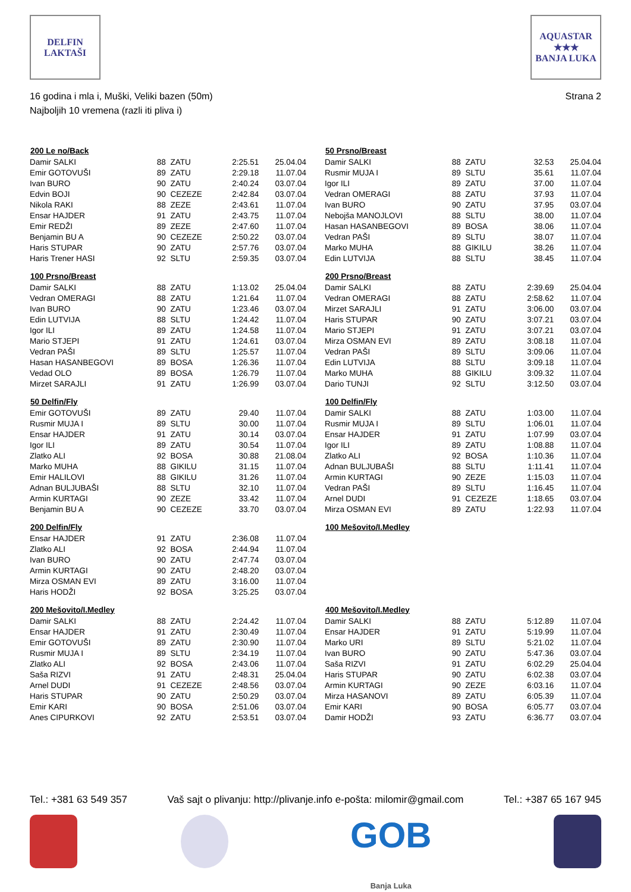DELFIN
LAKTAŠI
AQUASTAR
★★★
BANJA LUKA
16 godina i mla i, Muški, Veliki bazen (50m)
Najboljih 10 vremena (razli iti pliva i)
Strana 2
| 200 Le no/Back | | | | |
| --- | --- | --- | --- | --- |
| Damir SALKI | 88 | ZATU | 2:25.51 | 25.04.04 |
| Emir GOTOVUŠI | 89 | ZATU | 2:29.18 | 11.07.04 |
| Ivan BURO | 90 | ZATU | 2:40.24 | 03.07.04 |
| Edvin BOJI | 90 | CEZEZE | 2:42.84 | 03.07.04 |
| Nikola RAKI | 88 | ZEZE | 2:43.61 | 11.07.04 |
| Ensar HAJDER | 91 | ZATU | 2:43.75 | 11.07.04 |
| Emir REDŽI | 89 | ZEZE | 2:47.60 | 11.07.04 |
| Benjamin BU A | 90 | CEZEZE | 2:50.22 | 03.07.04 |
| Haris STUPAR | 90 | ZATU | 2:57.76 | 03.07.04 |
| Haris Trener HASI | 92 | SLTU | 2:59.35 | 03.07.04 |
| 100 Prsno/Breast | | | | |
| Damir SALKI | 88 | ZATU | 1:13.02 | 25.04.04 |
| Vedran OMERAGI | 88 | ZATU | 1:21.64 | 11.07.04 |
| Ivan BURO | 90 | ZATU | 1:23.46 | 03.07.04 |
| Edin LUTVIJA | 88 | SLTU | 1:24.42 | 11.07.04 |
| Igor ILI | 89 | ZATU | 1:24.58 | 11.07.04 |
| Mario STJEPI | 91 | ZATU | 1:24.61 | 03.07.04 |
| Vedran PAŠI | 89 | SLTU | 1:25.57 | 11.07.04 |
| Hasan HASANBEGOVI | 89 | BOSA | 1:26.36 | 11.07.04 |
| Vedad OLO | 89 | BOSA | 1:26.79 | 11.07.04 |
| Mirzet SARAJLI | 91 | ZATU | 1:26.99 | 03.07.04 |
| 50 Delfin/Fly | | | | |
| Emir GOTOVUŠI | 89 | ZATU | 29.40 | 11.07.04 |
| Rusmir MUJA I | 89 | SLTU | 30.00 | 11.07.04 |
| Ensar HAJDER | 91 | ZATU | 30.14 | 03.07.04 |
| Igor ILI | 89 | ZATU | 30.54 | 11.07.04 |
| Zlatko ALI | 92 | BOSA | 30.88 | 21.08.04 |
| Marko MUHA | 88 | GIKILU | 31.15 | 11.07.04 |
| Emir HALILOVI | 88 | GIKILU | 31.26 | 11.07.04 |
| Adnan BULJUBAŠI | 88 | SLTU | 32.10 | 11.07.04 |
| Armin KURTAGI | 90 | ZEZE | 33.42 | 11.07.04 |
| Benjamin BU A | 90 | CEZEZE | 33.70 | 03.07.04 |
| 200 Delfin/Fly | | | | |
| Ensar HAJDER | 91 | ZATU | 2:36.08 | 11.07.04 |
| Zlatko ALI | 92 | BOSA | 2:44.94 | 11.07.04 |
| Ivan BURO | 90 | ZATU | 2:47.74 | 03.07.04 |
| Armin KURTAGI | 90 | ZATU | 2:48.20 | 03.07.04 |
| Mirza OSMAN EVI | 89 | ZATU | 3:16.00 | 11.07.04 |
| Haris HODŽI | 92 | BOSA | 3:25.25 | 03.07.04 |
| 200 Mešovito/I.Medley | | | | |
| Damir SALKI | 88 | ZATU | 2:24.42 | 11.07.04 |
| Ensar HAJDER | 91 | ZATU | 2:30.49 | 11.07.04 |
| Emir GOTOVUŠI | 89 | ZATU | 2:30.90 | 11.07.04 |
| Rusmir MUJA I | 89 | SLTU | 2:34.19 | 11.07.04 |
| Zlatko ALI | 92 | BOSA | 2:43.06 | 11.07.04 |
| Saša RIZVI | 91 | ZATU | 2:48.31 | 25.04.04 |
| Arnel DUDI | 91 | CEZEZE | 2:48.56 | 03.07.04 |
| Haris STUPAR | 90 | ZATU | 2:50.29 | 03.07.04 |
| Emir KARI | 90 | BOSA | 2:51.06 | 03.07.04 |
| Anes CIPURKOVI | 92 | ZATU | 2:53.51 | 03.07.04 |
| 50 Prsno/Breast | | | | |
| --- | --- | --- | --- | --- |
| Damir SALKI | 88 | ZATU | 32.53 | 25.04.04 |
| Rusmir MUJA I | 89 | SLTU | 35.61 | 11.07.04 |
| Igor ILI | 89 | ZATU | 37.00 | 11.07.04 |
| Vedran OMERAGI | 88 | ZATU | 37.93 | 11.07.04 |
| Ivan BURO | 90 | ZATU | 37.95 | 03.07.04 |
| Nebojša MANOJLOVI | 88 | SLTU | 38.00 | 11.07.04 |
| Hasan HASANBEGOVI | 89 | BOSA | 38.06 | 11.07.04 |
| Vedran PAŠI | 89 | SLTU | 38.07 | 11.07.04 |
| Marko MUHA | 88 | GIKILU | 38.26 | 11.07.04 |
| Edin LUTVIJA | 88 | SLTU | 38.45 | 11.07.04 |
| 200 Prsno/Breast | | | | |
| Damir SALKI | 88 | ZATU | 2:39.69 | 25.04.04 |
| Vedran OMERAGI | 88 | ZATU | 2:58.62 | 11.07.04 |
| Mirzet SARAJLI | 91 | ZATU | 3:06.00 | 03.07.04 |
| Haris STUPAR | 90 | ZATU | 3:07.21 | 03.07.04 |
| Mario STJEPI | 91 | ZATU | 3:07.21 | 03.07.04 |
| Mirza OSMAN EVI | 89 | ZATU | 3:08.18 | 11.07.04 |
| Vedran PAŠI | 89 | SLTU | 3:09.06 | 11.07.04 |
| Edin LUTVIJA | 88 | SLTU | 3:09.18 | 11.07.04 |
| Marko MUHA | 88 | GIKILU | 3:09.32 | 11.07.04 |
| Dario TUNJI | 92 | SLTU | 3:12.50 | 03.07.04 |
| 100 Delfin/Fly | | | | |
| Damir SALKI | 88 | ZATU | 1:03.00 | 11.07.04 |
| Rusmir MUJA I | 89 | SLTU | 1:06.01 | 11.07.04 |
| Ensar HAJDER | 91 | ZATU | 1:07.99 | 03.07.04 |
| Igor ILI | 89 | ZATU | 1:08.88 | 11.07.04 |
| Zlatko ALI | 92 | BOSA | 1:10.36 | 11.07.04 |
| Adnan BULJUBAŠI | 88 | SLTU | 1:11.41 | 11.07.04 |
| Armin KURTAGI | 90 | ZEZE | 1:15.03 | 11.07.04 |
| Vedran PAŠI | 89 | SLTU | 1:16.45 | 11.07.04 |
| Arnel DUDI | 91 | CEZEZE | 1:18.65 | 03.07.04 |
| Mirza OSMAN EVI | 89 | ZATU | 1:22.93 | 11.07.04 |
| 100 Mešovito/I.Medley | | | | |
| 400 Mešovito/I.Medley | | | | |
| Damir SALKI | 88 | ZATU | 5:12.89 | 11.07.04 |
| Ensar HAJDER | 91 | ZATU | 5:19.99 | 11.07.04 |
| Marko URI | 89 | SLTU | 5:21.02 | 11.07.04 |
| Ivan BURO | 90 | ZATU | 5:47.36 | 03.07.04 |
| Saša RIZVI | 91 | ZATU | 6:02.29 | 25.04.04 |
| Haris STUPAR | 90 | ZATU | 6:02.38 | 03.07.04 |
| Armin KURTAGI | 90 | ZEZE | 6:03.16 | 11.07.04 |
| Mirza HASANOVI | 89 | ZATU | 6:05.39 | 11.07.04 |
| Emir KARI | 90 | BOSA | 6:05.77 | 03.07.04 |
| Damir HODŽI | 93 | ZATU | 6:36.77 | 03.07.04 |
Tel.: +381 63 549 357 Vaš sajt o plivanju: http://plivanje.info e-pošta: milomir@gmail.com Tel.: +387 65 167 945
GOB
Banja Luka